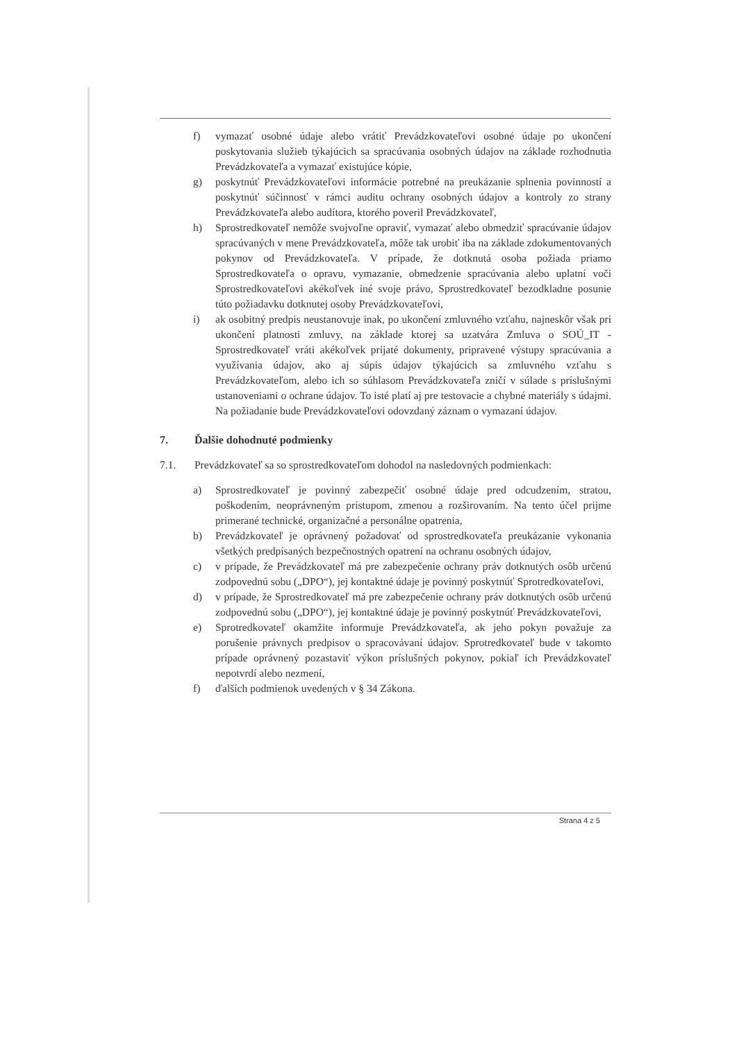f) vymazať osobné údaje alebo vrátiť Prevádzkovateľovi osobné údaje po ukončení poskytovania služieb týkajúcich sa spracúvania osobných údajov na základe rozhodnutia Prevádzkovateľa a vymazať existujúce kópie,
g) poskytnúť Prevádzkovateľovi informácie potrebné na preukázanie splnenia povinností a poskytnúť súčinnosť v rámci auditu ochrany osobných údajov a kontroly zo strany Prevádzkovateľa alebo audítora, ktorého poveril Prevádzkovateľ,
h) Sprostredkovateľ nemôže svojvoľne opraviť, vymazať alebo obmedziť spracúvanie údajov spracúvaných v mene Prevádzkovateľa, môže tak urobiť iba na základe zdokumentovaných pokynov od Prevádzkovateľa. V prípade, že dotknutá osoba požiada priamo Sprostredkovateľa o opravu, vymazanie, obmedzenie spracúvania alebo uplatní voči Sprostredkovateľovi akékoľvek iné svoje právo, Sprostredkovateľ bezodkladne posunie túto požiadavku dotknutej osoby Prevádzkovateľovi,
i) ak osobitný predpis neustanovuje inak, po ukončení zmluvného vzťahu, najneskôr však pri ukončení platnosti zmluvy, na základe ktorej sa uzatvára Zmluva o SOÚ_IT - Sprostredkovateľ vráti akékoľvek prijaté dokumenty, pripravené výstupy spracúvania a využívania údajov, ako aj súpis údajov týkajúcich sa zmluvného vzťahu s Prevádzkovateľom, alebo ich so súhlasom Prevádzkovateľa zničí v súlade s príslušnými ustanoveniami o ochrane údajov. To isté platí aj pre testovacie a chybné materiály s údajmi. Na požiadanie bude Prevádzkovateľovi odovzdaný záznam o vymazaní údajov.
7. Ďalšie dohodnuté podmienky
7.1. Prevádzkovateľ sa so sprostredkovateľom dohodol na nasledovných podmienkach:
a) Sprostredkovateľ je povinný zabezpečiť osobné údaje pred odcudzením, stratou, poškodením, neoprávneným prístupom, zmenou a rozširovaním. Na tento účel prijme primerané technické, organizačné a personálne opatrenia,
b) Prevádzkovateľ je oprávnený požadovať od sprostredkovateľa preukázanie vykonania všetkých predpísaných bezpečnostných opatrení na ochranu osobných údajov,
c) v prípade, že Prevádzkovateľ má pre zabezpečenie ochrany práv dotknutých osôb určenú zodpovednú sobu („DPO“), jej kontaktné údaje je povinný poskytnúť Sprotredkovateľovi,
d) v prípade, že Sprostredkovateľ má pre zabezpečenie ochrany práv dotknutých osôb určenú zodpovednú sobu („DPO“), jej kontaktné údaje je povinný poskytnúť Prevádzkovateľovi,
e) Sprotredkovateľ okamžite informuje Prevádzkovateľa, ak jeho pokyn považuje za porušenie právnych predpisov o spracovávaní údajov. Sprotredkovateľ bude v takomto prípade oprávnený pozastaviť výkon príslušných pokynov, pokiaľ ich Prevádzkovateľ nepotvrdí alebo nezmení,
f) ďalších podmienok uvedených v § 34 Zákona.
Strana 4 z 5